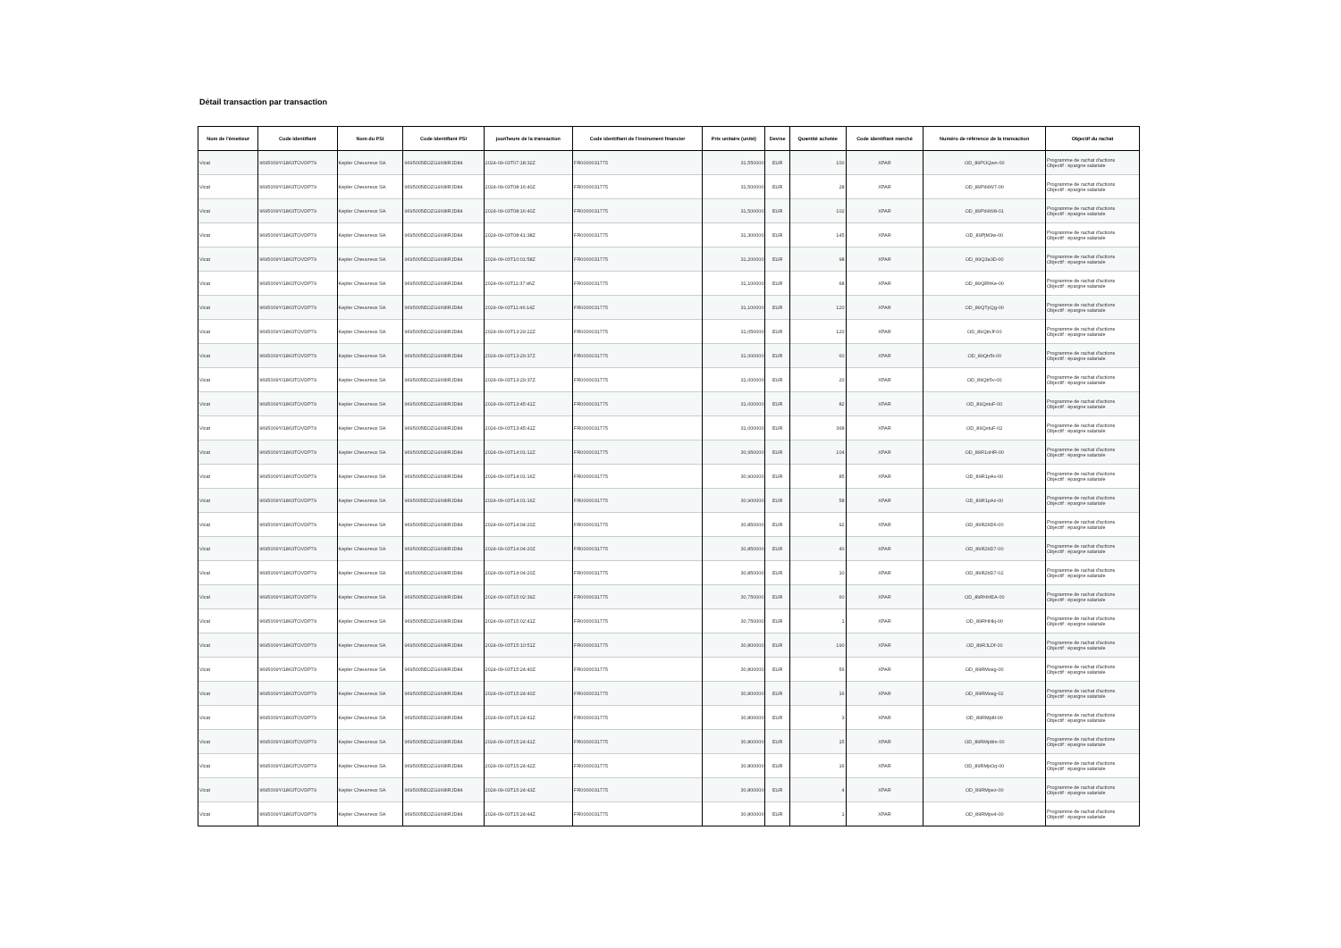Détail transaction par transaction
| Nom de l'émetteur | Code Identifiant | Nom du PSI | Code Identifiant PSI | jour/heure de la transaction | Code identifiant de l'instrument financier | Prix unitaire (unité) | Devise | Quantité achetée | Code identifiant marché | Numéro de référence de la transaction | Objectif du rachat |
| --- | --- | --- | --- | --- | --- | --- | --- | --- | --- | --- | --- |
| Vicat | 9695009YI1863TOVDP79 | Kepler Cheuvreux SA | 9695005EOZG9X8IRJD84 | 2024-09-03T07:18:32Z | FR0000031775 | 31,550000 | EUR | 100 | XPAR | OD_89POQwn-00 | Programme de rachat d'actions Objectif : épargne salariale |
| Vicat | 9695009YI1863TOVDP79 | Kepler Cheuvreux SA | 9695005EOZG9X8IRJD84 | 2024-09-03T08:16:40Z | FR0000031775 | 31,500000 | EUR | 28 | XPAR | OD_89Pd4W7-00 | Programme de rachat d'actions Objectif : épargne salariale |
| Vicat | 9695009YI1863TOVDP79 | Kepler Cheuvreux SA | 9695005EOZG9X8IRJD84 | 2024-09-03T08:16:40Z | FR0000031775 | 31,500000 | EUR | 102 | XPAR | OD_89Pd4W8-01 | Programme de rachat d'actions Objectif : épargne salariale |
| Vicat | 9695009YI1863TOVDP79 | Kepler Cheuvreux SA | 9695005EOZG9X8IRJD84 | 2024-09-03T08:41:38Z | FR0000031775 | 31,300000 | EUR | 145 | XPAR | OD_89PjM3w-00 | Programme de rachat d'actions Objectif : épargne salariale |
| Vicat | 9695009YI1863TOVDP79 | Kepler Cheuvreux SA | 9695005EOZG9X8IRJD84 | 2024-09-03T10:01:58Z | FR0000031775 | 31,200000 | EUR | 98 | XPAR | OD_89Q3a3D-00 | Programme de rachat d'actions Objectif : épargne salariale |
| Vicat | 9695009YI1863TOVDP79 | Kepler Cheuvreux SA | 9695005EOZG9X8IRJD84 | 2024-09-03T11:37:46Z | FR0000031775 | 31,100000 | EUR | 68 | XPAR | OD_89QRhKe-00 | Programme de rachat d'actions Objectif : épargne salariale |
| Vicat | 9695009YI1863TOVDP79 | Kepler Cheuvreux SA | 9695005EOZG9X8IRJD84 | 2024-09-03T11:46:14Z | FR0000031775 | 31,100000 | EUR | 120 | XPAR | OD_89QTpQg-00 | Programme de rachat d'actions Objectif : épargne salariale |
| Vicat | 9695009YI1863TOVDP79 | Kepler Cheuvreux SA | 9695005EOZG9X8IRJD84 | 2024-09-03T13:29:22Z | FR0000031775 | 31,050000 | EUR | 120 | XPAR | OD_89QtnJf-00 | Programme de rachat d'actions Objectif : épargne salariale |
| Vicat | 9695009YI1863TOVDP79 | Kepler Cheuvreux SA | 9695005EOZG9X8IRJD84 | 2024-09-03T13:29:37Z | FR0000031775 | 31,000000 | EUR | 60 | XPAR | OD_89Qtr5t-00 | Programme de rachat d'actions Objectif : épargne salariale |
| Vicat | 9695009YI1863TOVDP79 | Kepler Cheuvreux SA | 9695005EOZG9X8IRJD84 | 2024-09-03T13:29:37Z | FR0000031775 | 31,000000 | EUR | 20 | XPAR | OD_89Qtr5v-00 | Programme de rachat d'actions Objectif : épargne salariale |
| Vicat | 9695009YI1863TOVDP79 | Kepler Cheuvreux SA | 9695005EOZG9X8IRJD84 | 2024-09-03T13:45:41Z | FR0000031775 | 31,000000 | EUR | 82 | XPAR | OD_89QxtuF-00 | Programme de rachat d'actions Objectif : épargne salariale |
| Vicat | 9695009YI1863TOVDP79 | Kepler Cheuvreux SA | 9695005EOZG9X8IRJD84 | 2024-09-03T13:45:41Z | FR0000031775 | 31,000000 | EUR | 368 | XPAR | OD_89QxtuF-02 | Programme de rachat d'actions Objectif : épargne salariale |
| Vicat | 9695009YI1863TOVDP79 | Kepler Cheuvreux SA | 9695005EOZG9X8IRJD84 | 2024-09-03T14:01:12Z | FR0000031775 | 30,950000 | EUR | 104 | XPAR | OD_89R1oHR-00 | Programme de rachat d'actions Objectif : épargne salariale |
| Vicat | 9695009YI1863TOVDP79 | Kepler Cheuvreux SA | 9695005EOZG9X8IRJD84 | 2024-09-03T14:01:16Z | FR0000031775 | 30,900000 | EUR | 85 | XPAR | OD_89R1pAx-00 | Programme de rachat d'actions Objectif : épargne salariale |
| Vicat | 9695009YI1863TOVDP79 | Kepler Cheuvreux SA | 9695005EOZG9X8IRJD84 | 2024-09-03T14:01:16Z | FR0000031775 | 30,900000 | EUR | 58 | XPAR | OD_89R1pAz-00 | Programme de rachat d'actions Objectif : épargne salariale |
| Vicat | 9695009YI1863TOVDP79 | Kepler Cheuvreux SA | 9695005EOZG9X8IRJD84 | 2024-09-03T14:04:20Z | FR0000031775 | 30,850000 | EUR | 92 | XPAR | OD_89R2bD6-00 | Programme de rachat d'actions Objectif : épargne salariale |
| Vicat | 9695009YI1863TOVDP79 | Kepler Cheuvreux SA | 9695005EOZG9X8IRJD84 | 2024-09-03T14:04:20Z | FR0000031775 | 30,850000 | EUR | 40 | XPAR | OD_89R2bD7-00 | Programme de rachat d'actions Objectif : épargne salariale |
| Vicat | 9695009YI1863TOVDP79 | Kepler Cheuvreux SA | 9695005EOZG9X8IRJD84 | 2024-09-03T14:04:20Z | FR0000031775 | 30,850000 | EUR | 10 | XPAR | OD_89R2bD7-02 | Programme de rachat d'actions Objectif : épargne salariale |
| Vicat | 9695009YI1863TOVDP79 | Kepler Cheuvreux SA | 9695005EOZG9X8IRJD84 | 2024-09-03T15:02:39Z | FR0000031775 | 30,750000 | EUR | 60 | XPAR | OD_89RHHEA-00 | Programme de rachat d'actions Objectif : épargne salariale |
| Vicat | 9695009YI1863TOVDP79 | Kepler Cheuvreux SA | 9695005EOZG9X8IRJD84 | 2024-09-03T15:02:41Z | FR0000031775 | 30,750000 | EUR | 1 | XPAR | OD_89RHHkj-00 | Programme de rachat d'actions Objectif : épargne salariale |
| Vicat | 9695009YI1863TOVDP79 | Kepler Cheuvreux SA | 9695005EOZG9X8IRJD84 | 2024-09-03T15:10:51Z | FR0000031775 | 30,800000 | EUR | 190 | XPAR | OD_89RJLDf-00 | Programme de rachat d'actions Objectif : épargne salariale |
| Vicat | 9695009YI1863TOVDP79 | Kepler Cheuvreux SA | 9695005EOZG9X8IRJD84 | 2024-09-03T15:24:40Z | FR0000031775 | 30,800000 | EUR | 56 | XPAR | OD_89RMosg-00 | Programme de rachat d'actions Objectif : épargne salariale |
| Vicat | 9695009YI1863TOVDP79 | Kepler Cheuvreux SA | 9695005EOZG9X8IRJD84 | 2024-09-03T15:24:40Z | FR0000031775 | 30,800000 | EUR | 16 | XPAR | OD_89RMosg-02 | Programme de rachat d'actions Objectif : épargne salariale |
| Vicat | 9695009YI1863TOVDP79 | Kepler Cheuvreux SA | 9695005EOZG9X8IRJD84 | 2024-09-03T15:24:41Z | FR0000031775 | 30,800000 | EUR | 3 | XPAR | OD_89RMp8l-00 | Programme de rachat d'actions Objectif : épargne salariale |
| Vicat | 9695009YI1863TOVDP79 | Kepler Cheuvreux SA | 9695005EOZG9X8IRJD84 | 2024-09-03T15:24:41Z | FR0000031775 | 30,800000 | EUR | 15 | XPAR | OD_89RMp8m-00 | Programme de rachat d'actions Objectif : épargne salariale |
| Vicat | 9695009YI1863TOVDP79 | Kepler Cheuvreux SA | 9695005EOZG9X8IRJD84 | 2024-09-03T15:24:42Z | FR0000031775 | 30,800000 | EUR | 16 | XPAR | OD_89RMpOq-00 | Programme de rachat d'actions Objectif : épargne salariale |
| Vicat | 9695009YI1863TOVDP79 | Kepler Cheuvreux SA | 9695005EOZG9X8IRJD84 | 2024-09-03T15:24:43Z | FR0000031775 | 30,800000 | EUR | 4 | XPAR | OD_89RMpez-00 | Programme de rachat d'actions Objectif : épargne salariale |
| Vicat | 9695009YI1863TOVDP79 | Kepler Cheuvreux SA | 9695005EOZG9X8IRJD84 | 2024-09-03T15:24:44Z | FR0000031775 | 30,800000 | EUR | 1 | XPAR | OD_89RMpv4-00 | Programme de rachat d'actions Objectif : épargne salariale |